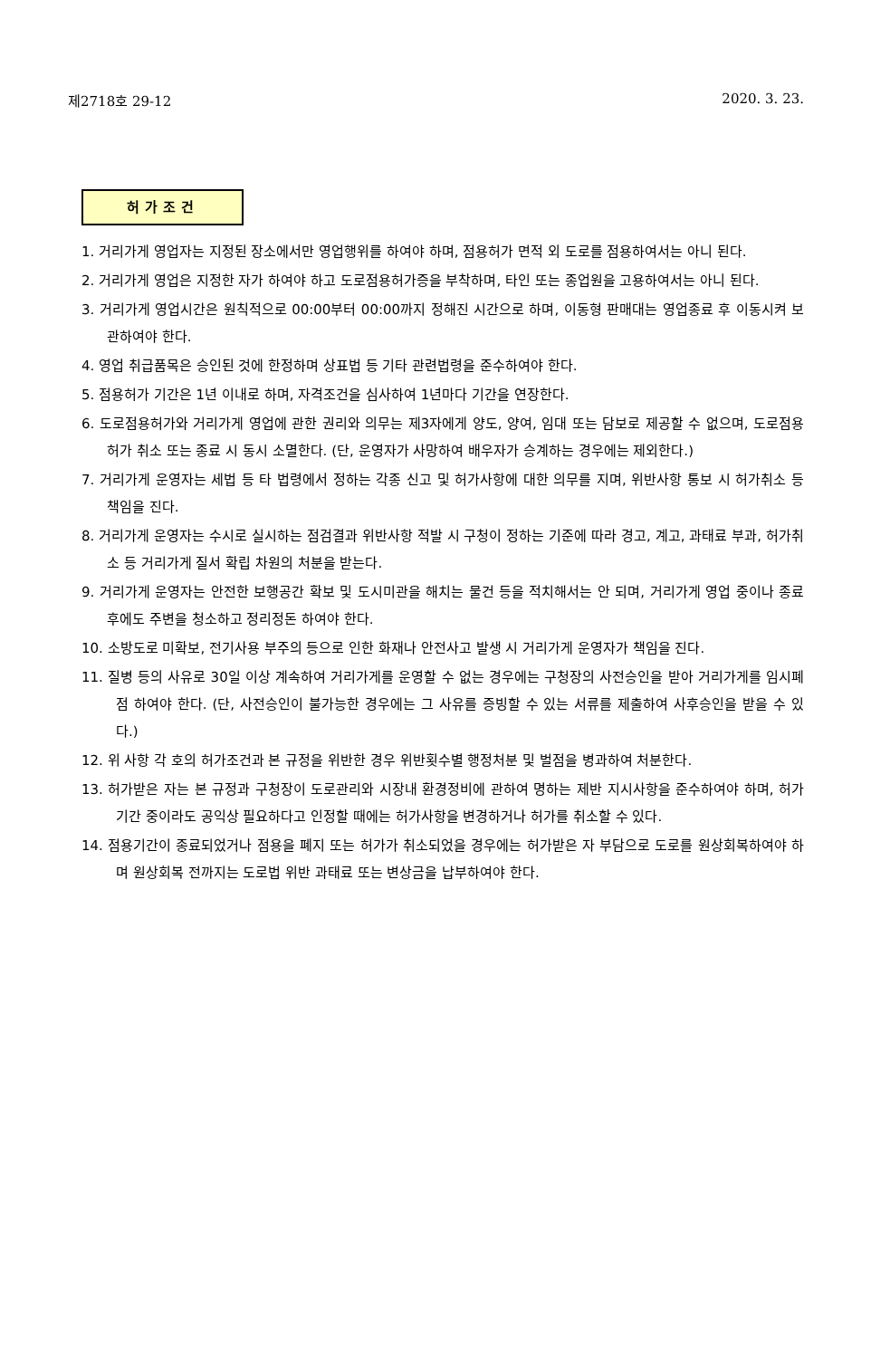제2718호 29-12 2020. 3. 23.
허가조건
1. 거리가게 영업자는 지정된 장소에서만 영업행위를 하여야 하며, 점용허가 면적 외 도로를 점용하여서는 아니 된다.
2. 거리가게 영업은 지정한 자가 하여야 하고 도로점용허가증을 부착하며, 타인 또는 종업원을 고용하여서는 아니 된다.
3. 거리가게 영업시간은 원칙적으로 00:00부터 00:00까지 정해진 시간으로 하며, 이동형 판매대는 영업종료 후 이동시켜 보관하여야 한다.
4. 영업 취급품목은 승인된 것에 한정하며 상표법 등 기타 관련법령을 준수하여야 한다.
5. 점용허가 기간은 1년 이내로 하며, 자격조건을 심사하여 1년마다 기간을 연장한다.
6. 도로점용허가와 거리가게 영업에 관한 권리와 의무는 제3자에게 양도, 양여, 임대 또는 담보로 제공할 수 없으며, 도로점용허가 취소 또는 종료 시 동시 소멸한다. (단, 운영자가 사망하여 배우자가 승계하는 경우에는 제외한다.)
7. 거리가게 운영자는 세법 등 타 법령에서 정하는 각종 신고 및 허가사항에 대한 의무를 지며, 위반사항 통보 시 허가취소 등 책임을 진다.
8. 거리가게 운영자는 수시로 실시하는 점검결과 위반사항 적발 시 구청이 정하는 기준에 따라 경고, 계고, 과태료 부과, 허가취소 등 거리가게 질서 확립 차원의 처분을 받는다.
9. 거리가게 운영자는 안전한 보행공간 확보 및 도시미관을 해치는 물건 등을 적치해서는 안 되며, 거리가게 영업 중이나 종료 후에도 주변을 청소하고 정리정돈 하여야 한다.
10. 소방도로 미확보, 전기사용 부주의 등으로 인한 화재나 안전사고 발생 시 거리가게 운영자가 책임을 진다.
11. 질병 등의 사유로 30일 이상 계속하여 거리가게를 운영할 수 없는 경우에는 구청장의 사전승인을 받아 거리가게를 임시폐점 하여야 한다. (단, 사전승인이 불가능한 경우에는 그 사유를 증빙할 수 있는 서류를 제출하여 사후승인을 받을 수 있다.)
12. 위 사항 각 호의 허가조건과 본 규정을 위반한 경우 위반횟수별 행정처분 및 벌점을 병과하여 처분한다.
13. 허가받은 자는 본 규정과 구청장이 도로관리와 시장내 환경정비에 관하여 명하는 제반 지시사항을 준수하여야 하며, 허가기간 중이라도 공익상 필요하다고 인정할 때에는 허가사항을 변경하거나 허가를 취소할 수 있다.
14. 점용기간이 종료되었거나 점용을 폐지 또는 허가가 취소되었을 경우에는 허가받은 자 부담으로 도로를 원상회복하여야 하며 원상회복 전까지는 도로법 위반 과태료 또는 변상금을 납부하여야 한다.